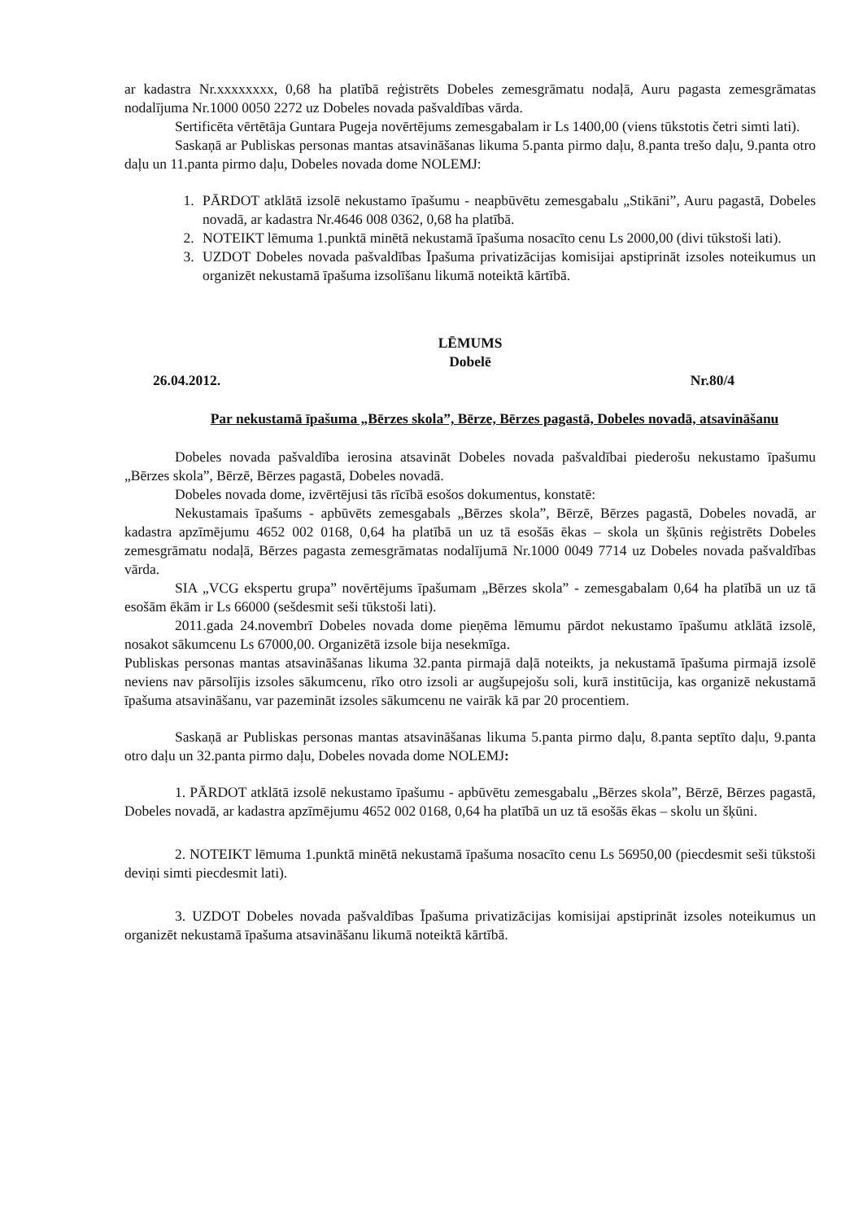ar kadastra Nr.xxxxxxxx, 0,68 ha platībā reģistrēts Dobeles zemesgrāmatu nodaļā, Auru pagasta zemesgrāmatas nodalījuma Nr.1000 0050 2272 uz Dobeles novada pašvaldības vārda.
Sertificēta vērtētāja Guntara Pugeja novērtējums zemesgabalam ir Ls 1400,00 (viens tūkstotis četri simti lati).
Saskaņā ar Publiskas personas mantas atsavināšanas likuma 5.panta pirmo daļu, 8.panta trešo daļu, 9.panta otro daļu un 11.panta pirmo daļu, Dobeles novada dome NOLEMJ:
1. PĀRDOT atklātā izsolē nekustamo īpašumu - neapbūvētu zemesgabalu „Stikāni”, Auru pagastā, Dobeles novadā, ar kadastra Nr.4646 008 0362, 0,68 ha platībā.
2. NOTEIKT lēmuma 1.punktā minētā nekustamā īpašuma nosacīto cenu Ls 2000,00 (divi tūkstoši lati).
3. UZDOT Dobeles novada pašvaldības Īpašuma privatizācijas komisijai apstiprināt izsoles noteikumus un organizēt nekustamā īpašuma izsolīšanu likumā noteiktā kārtībā.
LĒMUMS
Dobelē
26.04.2012. Nr.80/4
Par nekustamā īpašuma „Bērzes skola”, Bērze, Bērzes pagastā, Dobeles novadā, atsavināšanu
Dobeles novada pašvaldība ierosina atsavināt Dobeles novada pašvaldībai piederošu nekustamo īpašumu „Bērzes skola”, Bērzē, Bērzes pagastā, Dobeles novadā.
Dobeles novada dome, izvērtējusi tās rīcībā esošos dokumentus, konstatē:
Nekustamais īpašums - apbūvēts zemesgabals „Bērzes skola”, Bērzē, Bērzes pagastā, Dobeles novadā, ar kadastra apzīmējumu 4652 002 0168, 0,64 ha platībā un uz tā esošās ēkas – skola un šķūnis reģistrēts Dobeles zemesgrāmatu nodaļā, Bērzes pagasta zemesgrāmatas nodalījumā Nr.1000 0049 7714 uz Dobeles novada pašvaldības vārda.
SIA „VCG ekspertu grupa” novērtējums īpašumam „Bērzes skola” - zemesgabalam 0,64 ha platībā un uz tā esošām ēkām ir Ls 66000 (sešdesmit seši tūkstoši lati).
2011.gada 24.novembrī Dobeles novada dome pieņēma lēmumu pārdot nekustamo īpašumu atklātā izsolē, nosakot sākumcenu Ls 67000,00. Organizētā izsole bija nesekmīga.
Publiskas personas mantas atsavināšanas likuma 32.panta pirmajā daļā noteikts, ja nekustamā īpašuma pirmajā izsolē neviens nav pārsolījis izsoles sākumcenu, rīko otro izsoli ar augšupejošu soli, kurā institūcija, kas organizē nekustamā īpašuma atsavināšanu, var pazemināt izsoles sākumcenu ne vairāk kā par 20 procentiem.
Saskaņā ar Publiskas personas mantas atsavināšanas likuma 5.panta pirmo daļu, 8.panta septīto daļu, 9.panta otro daļu un 32.panta pirmo daļu, Dobeles novada dome NOLEMJ:
1. PĀRDOT atklātā izsolē nekustamo īpašumu - apbūvētu zemesgabalu „Bērzes skola”, Bērzē, Bērzes pagastā, Dobeles novadā, ar kadastra apzīmējumu 4652 002 0168, 0,64 ha platībā un uz tā esošās ēkas – skolu un šķūni.
2. NOTEIKT lēmuma 1.punktā minētā nekustamā īpašuma nosacīto cenu Ls 56950,00 (piecdesmit seši tūkstoši deviņi simti piecdesmit lati).
3. UZDOT Dobeles novada pašvaldības Īpašuma privatizācijas komisijai apstiprināt izsoles noteikumus un organizēt nekustamā īpašuma atsavināšanu likumā noteiktā kārtībā.